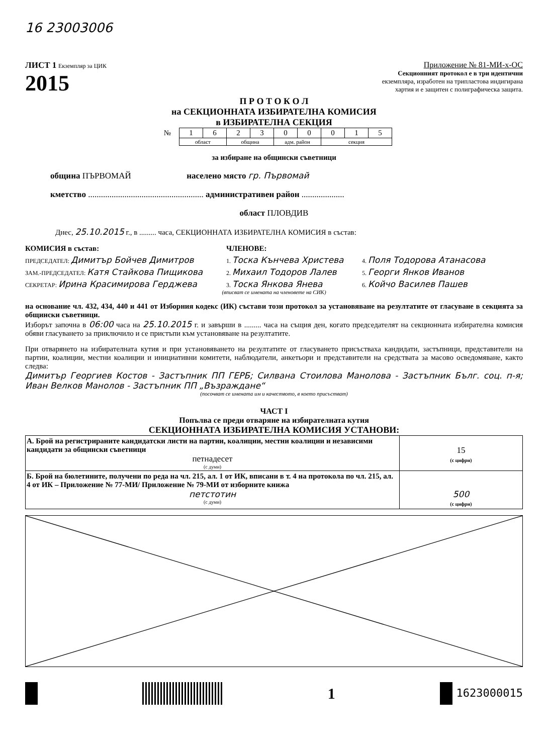16 23003006
ЛИСТ 1 Екземпляр за ЦИК
2015
Приложение № 81-МИ-х-ОС
Секционният протокол е в три идентични
екземпляра, изработен на трипластова индигирана
хартия и е защитен с полиграфическа защита.
П Р О Т О К О Л
на СЕКЦИОННАТА ИЗБИРАТЕЛНА КОМИСИЯ
в ИЗБИРАТЕЛНА СЕКЦИЯ
| № | 1 | 6 | 2 | 3 | 0 | 0 | 0 | 1 | 5 |
| | област | | община | | адм. район | | секция | | |
за избиране на общински съветници
община ПЪРВОМАЙ населено място гр. Първомай
кметство ...................................................... административен район ....................
област ПЛОВДИВ
Днес, 25.10.2015 г., в ......... часа, СЕКЦИОННАТА ИЗБИРАТЕЛНА КОМИСИЯ в състав:
КОМИСИЯ в състав:
ЧЛЕНОВЕ:
ПРЕДСЕДАТЕЛ: Димитър Бойчев Димитров
1. Тоска Кънчева Христева
4. Поля Тодорова Атанасова
ЗАМ.-ПРЕДСЕДАТЕЛ: Катя Стайкова Пищикова
2. Михаил Тодоров Лалев
5. Георги Янков Иванов
СЕКРЕТАР: Ирина Красимирова Герджева
3. Тоска Янкова Янева
6. Койчо Василев Пашев
(вписват се имената на членовете на СИК)
на основание чл. 432, 434, 440 и 441 от Изборния кодекс (ИК) състави този протокол за установяване на резултатите от гласуване в секцията за общински съветници.
Изборът започна в 06:00 часа на 25.10.2015 г. и завърши в ......... часа на същия ден, когато председателят на секционната избирателна комисия обяви гласуването за приключило и се пристъпи към установяване на резултатите.
При отварянето на избирателната кутия и при установяването на резултатите от гласуването присъстваха кандидати, застъпници, представители на партии, коалиции, местни коалиции и инициативни комитети, наблюдатели, анкетьори и представители на средствата за масово осведомяване, както следва:
Димитър Георгиев Костов - Застъпник ПП ГЕРБ; Силвана Стоилова Манолова - Застъпник Бълг. соц. п-я; Иван Велков Манолов - Застъпник ПП „Възраждане“
(посочват се имената им и качеството, в което присъстват)
ЧАСТ I
Попълва се преди отваряне на избирателната кутия
СЕКЦИОННАТА ИЗБИРАТЕЛНА КОМИСИЯ УСТАНОВИ:
| А. Брой на регистрираните кандидатски листи на партии, коалиции, местни коалиции и независими кандидати за общински съветници петнадесет (с думи) | 15 (с цифри) |
| Б. Брой на бюлетините, получени по реда на чл. 215, ал. 1 от ИК, вписани в т. 4 на протокола по чл. 215, ал. 4 от ИК – Приложение № 77-МИ/ Приложение № 79-МИ от изборните книжа петстотин (с думи) | 500 (с цифри) |
1 1623000015